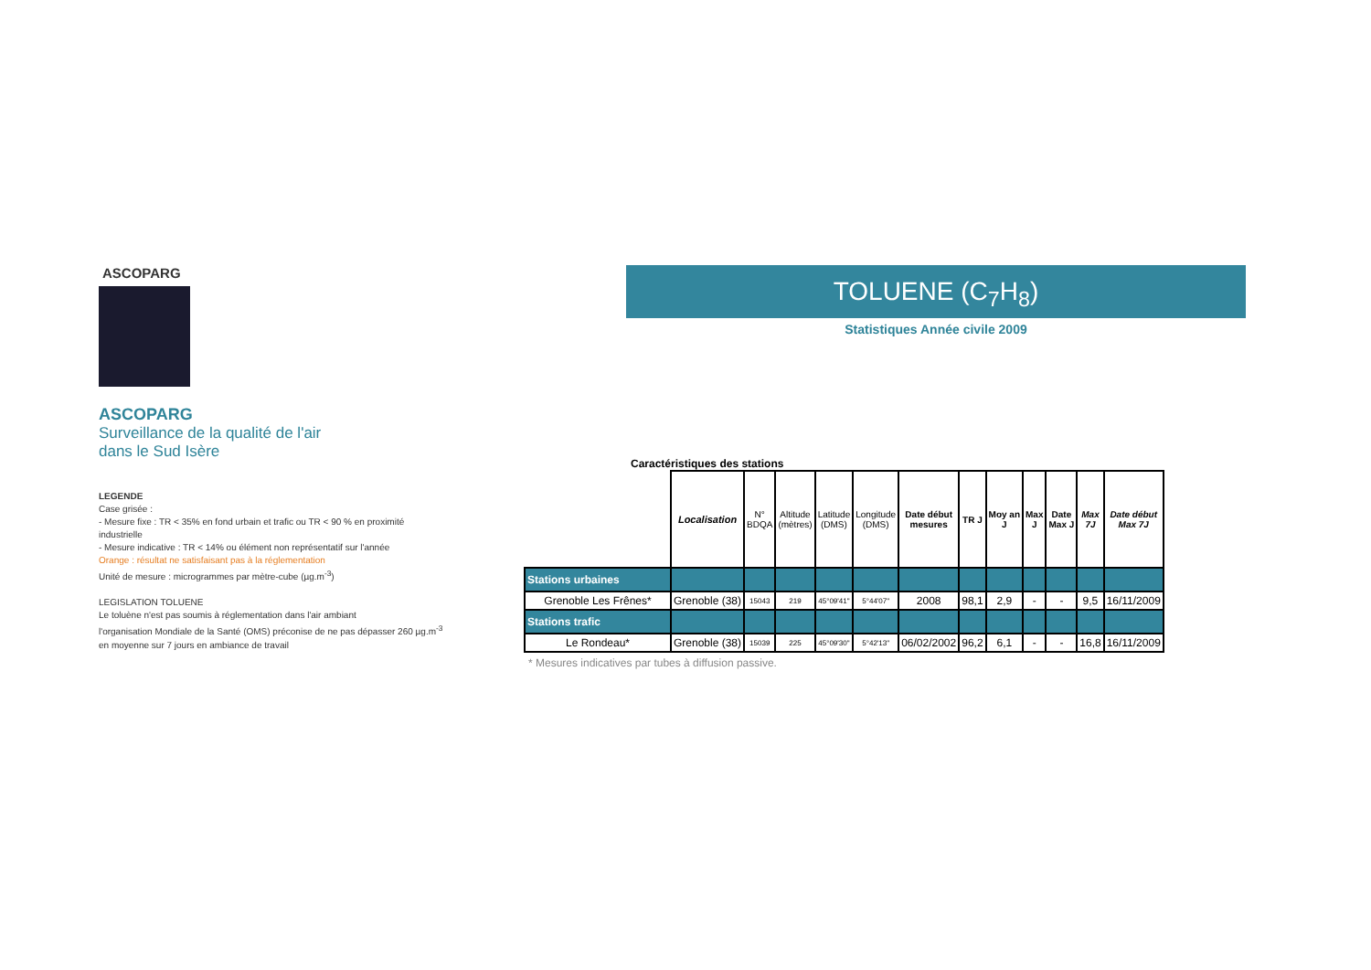ASCOPARG
ASCOPARG
Surveillance de la qualité de l'air
dans le Sud Isère
LEGENDE
Case grisée :
- Mesure fixe : TR < 35% en fond urbain et trafic ou TR < 90 % en proximité industrielle
- Mesure indicative : TR < 14% ou élément non représentatif sur l'année
Orange : résultat ne satisfaisant pas à la réglementation
Unité de mesure : microgrammes par mètre-cube (µg.m<sup>-3</sup>)
LEGISLATION TOLUENE
Le toluène n'est pas soumis à réglementation dans l'air ambiant
l'organisation Mondiale de la Santé (OMS) préconise de ne pas dépasser 260 µg.m<sup>-3</sup> en moyenne sur 7 jours en ambiance de travail
TOLUENE (C<sub>7</sub>H<sub>8</sub>)
Statistiques Année civile 2009
Caractéristiques des stations
| | Localisation | N° BDQA | Altitude (mètres) | Latitude (DMS) | Longitude (DMS) | Date début mesures | TR J | Moy an J | Max J | Date Max J | Max 7J | Date début Max 7J |
| --- | --- | --- | --- | --- | --- | --- | --- | --- | --- | --- | --- | --- |
| Stations urbaines | | | | | | | | | | | | |
| Grenoble Les Frênes* | Grenoble (38) | 15043 | 219 | 45°09'41" | 5°44'07" | 2008 | 98,1 | 2,9 | - | - | 9,5 | 16/11/2009 |
| Stations trafic | | | | | | | | | | | | |
| Le Rondeau* | Grenoble (38) | 15039 | 225 | 45°09'30" | 5°42'13" | 06/02/2002 | 96,2 | 6,1 | - | - | 16,8 | 16/11/2009 |
* Mesures indicatives par tubes à diffusion passive.